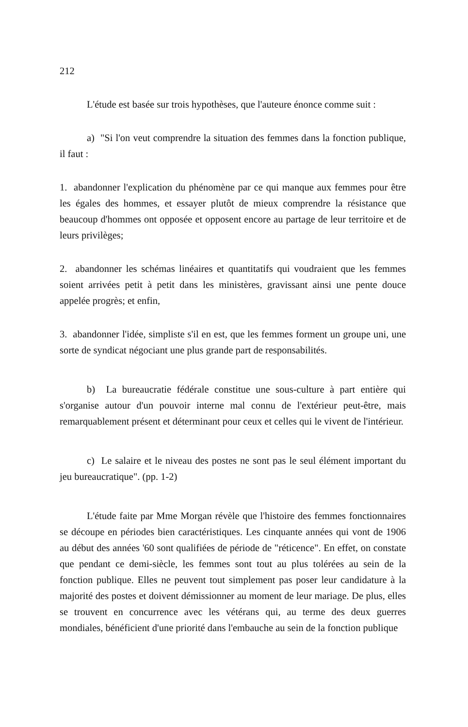212
L'étude est basée sur trois hypothèses, que l'auteure énonce comme suit :
a) "Si l'on veut comprendre la situation des femmes dans la fonction publique, il faut :
1. abandonner l'explication du phénomène par ce qui manque aux femmes pour être les égales des hommes, et essayer plutôt de mieux comprendre la résistance que beaucoup d'hommes ont opposée et opposent encore au partage de leur territoire et de leurs privilèges;
2. abandonner les schémas linéaires et quantitatifs qui voudraient que les femmes soient arrivées petit à petit dans les ministères, gravissant ainsi une pente douce appelée progrès; et enfin,
3. abandonner l'idée, simpliste s'il en est, que les femmes forment un groupe uni, une sorte de syndicat négociant une plus grande part de responsabilités.
b) La bureaucratie fédérale constitue une sous-culture à part entière qui s'organise autour d'un pouvoir interne mal connu de l'extérieur peut-être, mais remarquablement présent et déterminant pour ceux et celles qui le vivent de l'intérieur.
c) Le salaire et le niveau des postes ne sont pas le seul élément important du jeu bureaucratique". (pp. 1-2)
L'étude faite par Mme Morgan révèle que l'histoire des femmes fonctionnaires se découpe en périodes bien caractéristiques. Les cinquante années qui vont de 1906 au début des années '60 sont qualifiées de période de "réticence". En effet, on constate que pendant ce demi-siècle, les femmes sont tout au plus tolérées au sein de la fonction publique. Elles ne peuvent tout simplement pas poser leur candidature à la majorité des postes et doivent démissionner au moment de leur mariage. De plus, elles se trouvent en concurrence avec les vétérans qui, au terme des deux guerres mondiales, bénéficient d'une priorité dans l'embauche au sein de la fonction publique